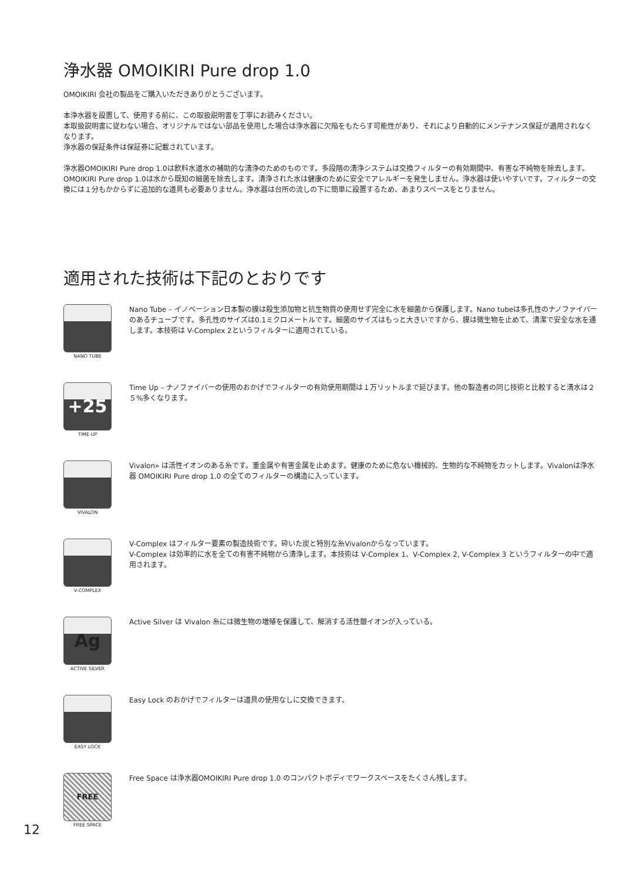浄水器 OMOIKIRI Pure drop 1.0
OMOIKIRI 会社の製品をご購入いただきありがとうございます。
本浄水器を設置して、使用する前に、この取扱説明書を丁寧にお読みください。
本取扱説明書に従わない場合、オリジナルではない部品を使用した場合は浄水器に欠陥をもたらす可能性があり、それにより自動的にメンテナンス保証が適用されなくなります。
浄水器の保証条件は保証券に記載されています。
浄水器OMOIKIRI Pure drop 1.0は飲料水道水の補助的な清浄のためのものです。多段階の清浄システムは交換フィルターの有効期間中、有害な不純物を除去します。OMOIKIRI Pure drop 1.0は水から既知の細菌を除去します。清浄された水は健康のために安全でアレルギーを発生しません。浄水器は使いやすいです。フィルターの交換には１分もかからずに追加的な道具も必要ありません。浄水器は台所の流しの下に簡単に設置するため、あまりスペースをとりません。
適用された技術は下記のとおりです
NANO TUBE
Nano Tube – イノベーション日本製の膜は殺生添加物と抗生物質の使用せず完全に水を細菌から保護します。Nano tubeは多孔性のナノファイバーのあるチューブです。多孔性のサイズは0.1ミクロメートルです。細菌のサイズはもっと大きいですから、膜は微生物を止めて、清潔で安全な水を通します。本技術は V-Complex 2というフィルターに適用されている。
+25
TIME UP
Time Up – ナノファイバーの使用のおかげでフィルターの有効使用期間は１万リットルまで延びます。他の製造者の同じ技術と比較すると清水は２５%多くなります。
VIVALON
Vivalon» は活性イオンのある糸です。重金属や有害金属を止めます。健康のために危ない機械的、生物的な不純物をカットします。Vivalonは浄水器 OMOIKIRI Pure drop 1.0 の全てのフィルターの構造に入っています。
V-COMPLEX
V-Complex はフィルター要素の製造技術です。砕いた炭と特別な糸Vivalonからなっています。
V-Complex は効率的に水を全ての有害不純物から清浄します。本技術は V-Complex 1、V-Complex 2, V-Complex 3 というフィルターの中で適用されます。
Ag
ACTIVE SILVER
Active Silver は Vivalon 糸には微生物の増殖を保護して、解消する活性銀イオンが入っている。
EASY LOCK
Easy Lock のおかげでフィルターは道具の使用なしに交換できます。
FREE
FREE SPACE
Free Space は浄水器OMOIKIRI Pure drop 1.0 のコンパクトボディでワークスペースをたくさん残します。
12